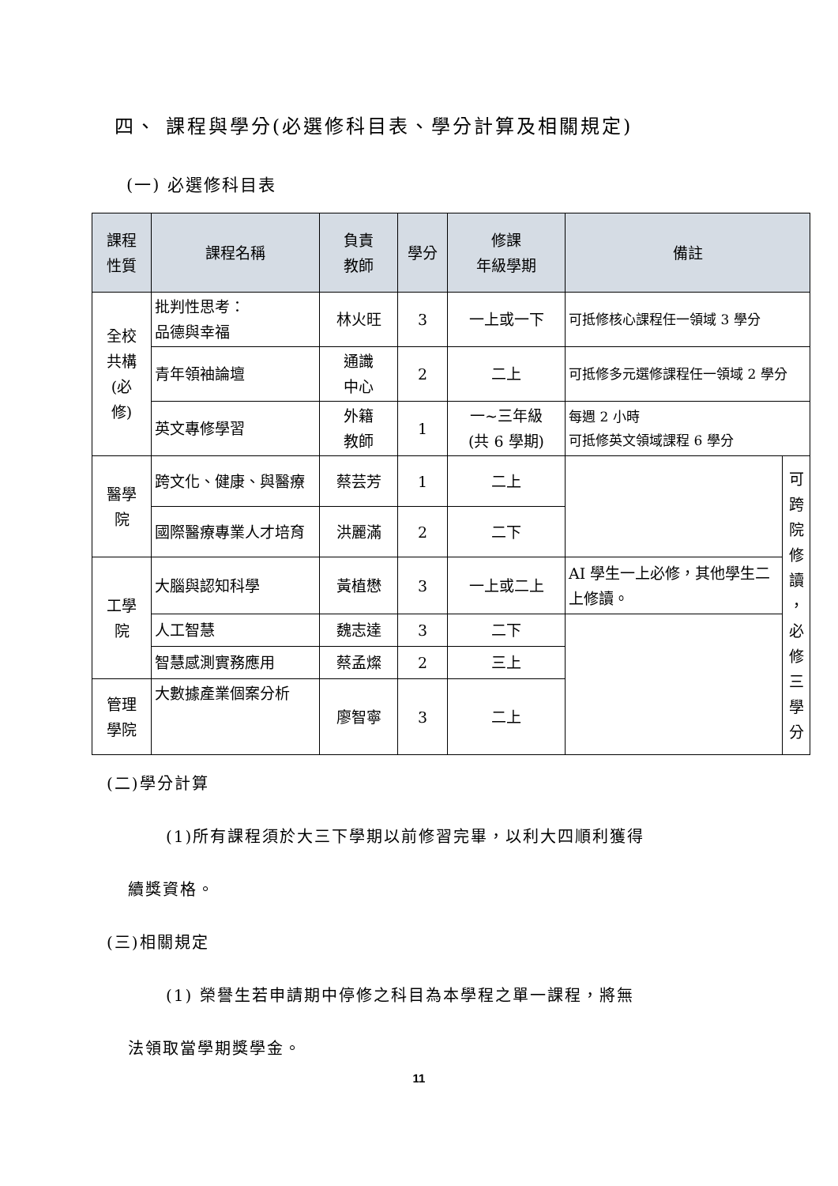四、 課程與學分(必選修科目表、學分計算及相關規定)
(一) 必選修科目表
| 課程 性質 | 課程名稱 | 負責 教師 | 學分 | 修課 年級學期 | 備註 | |
| --- | --- | --- | --- | --- | --- | --- |
| 全校 共構 (必 修) | 批判性思考： 品德與幸福 | 林火旺 | 3 | 一上或一下 | 可抵修核心課程任一領域 3 學分 | |
| | 青年領袖論壇 | 通識 中心 | 2 | 二上 | 可抵修多元選修課程任一領域 2 學分 | |
| | 英文專修學習 | 外籍 教師 | 1 | 一~三年級 (共 6 學期) | 每週 2 小時 可抵修英文領域課程 6 學分 | |
| 醫學 院 | 跨文化、健康、與醫療 | 蔡芸芳 | 1 | 二上 | | 可 跨 院 修 讀 ， 必 修 三 學 分 |
| | 國際醫療專業人才培育 | 洪麗滿 | 2 | 二下 | | |
| 工學 院 | 大腦與認知科學 | 黃植懋 | 3 | 一上或二上 | AI 學生一上必修，其他學生二上修讀。 | |
| | 人工智慧 | 魏志達 | 3 | 二下 | | |
| | 智慧感測實務應用 | 蔡孟燦 | 2 | 三上 | | |
| 管理 學院 | 大數據產業個案分析 | 廖智寧 | 3 | 二上 | | |
(二)學分計算
(1)所有課程須於大三下學期以前修習完畢，以利大四順利獲得
續獎資格。
(三)相關規定
(1) 榮譽生若申請期中停修之科目為本學程之單一課程，將無
法領取當學期獎學金。
11